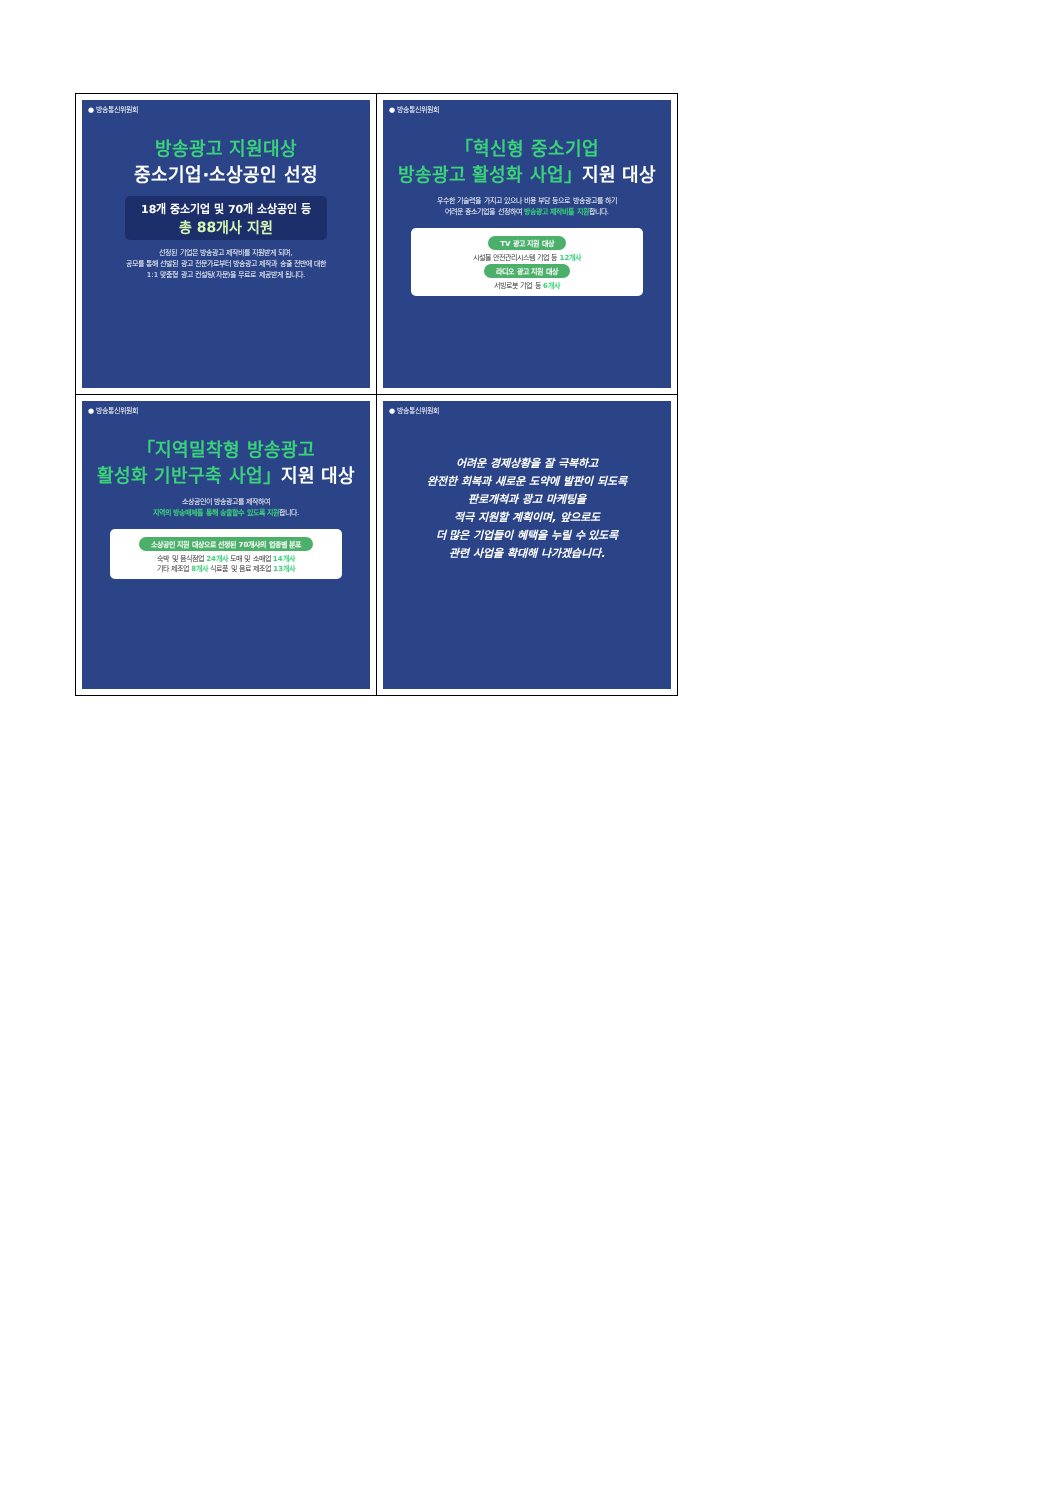| ● 방송통신위원회 방송광고 지원대상 중소기업·소상공인 선정 18개 중소기업 및 70개 소상공인 등 총 88개사 지원 선정된 기업은 방송광고 제작비를 지원받게 되며, 공모를 통해 선발된 광고 전문가로부터 방송광고 제작과 송출 전반에 대한 1:1 맞춤형 광고 컨설팅(자문)을 무료로 제공받게 됩니다. | ● 방송통신위원회 「혁신형 중소기업 방송광고 활성화 사업」 지원 대상 우수한 기술력을 가지고 있으나 비용 부담 등으로 방송광고를 하기 어려운 중소기업을 선정하여 방송광고 제작비를 지원 합니다. TV 광고 지원 대상 시설물 안전관리시스템 기업 등 12개사 라디오 광고 지원 대상 서빙로봇 기업 등 6개사 |
| ● 방송통신위원회 「지역밀착형 방송광고 활성화 기반구축 사업」 지원 대상 소상공인이 방송광고를 제작하여 지역의 방송매체를 통해 송출할수 있도록 지원 합니다. 소상공인 지원 대상으로 선정된 70개사의 업종별 분포 숙박 및 음식점업 24개사 도매 및 소매업 14개사 기타 제조업 8개사 식료품 및 음료 제조업 13개사 | ● 방송통신위원회 어려운 경제상황을 잘 극복하고 완전한 회복과 새로운 도약에 발판이 되도록 판로개척과 광고 마케팅을 적극 지원할 계획이며, 앞으로도 더 많은 기업들이 혜택을 누릴 수 있도록 관련 사업을 확대해 나가겠습니다. |